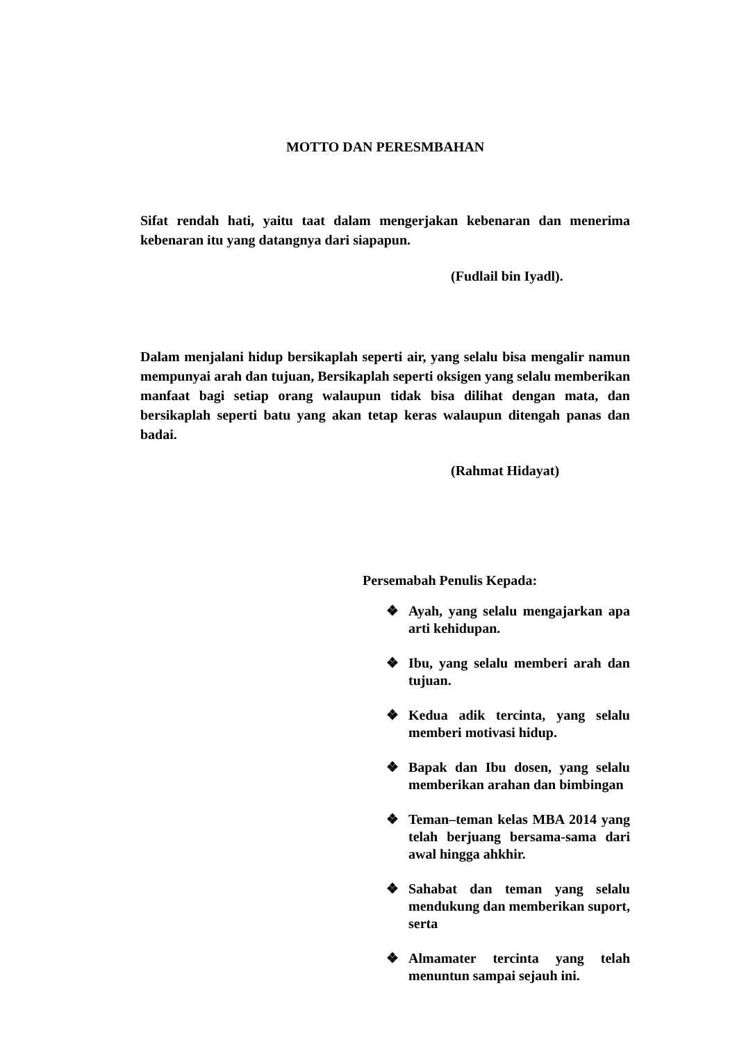MOTTO DAN PERESMBAHAN
Sifat rendah hati, yaitu taat dalam mengerjakan kebenaran dan menerima kebenaran itu yang datangnya dari siapapun.
(Fudlail bin Iyadl).
Dalam menjalani hidup bersikaplah seperti air, yang selalu bisa mengalir namun mempunyai arah dan tujuan, Bersikaplah seperti oksigen yang selalu memberikan manfaat bagi setiap orang walaupun tidak bisa dilihat dengan mata, dan bersikaplah seperti batu yang akan tetap keras walaupun ditengah panas dan badai.
(Rahmat Hidayat)
Persemabah Penulis Kepada:
❖ Ayah, yang selalu mengajarkan apa arti kehidupan.
❖ Ibu, yang selalu memberi arah dan tujuan.
❖ Kedua adik tercinta, yang selalu memberi motivasi hidup.
❖ Bapak dan Ibu dosen, yang selalu memberikan arahan dan bimbingan
❖ Teman–teman kelas MBA 2014 yang telah berjuang bersama-sama dari awal hingga ahkhir.
❖ Sahabat dan teman yang selalu mendukung dan memberikan suport, serta
❖ Almamater tercinta yang telah menuntun sampai sejauh ini.